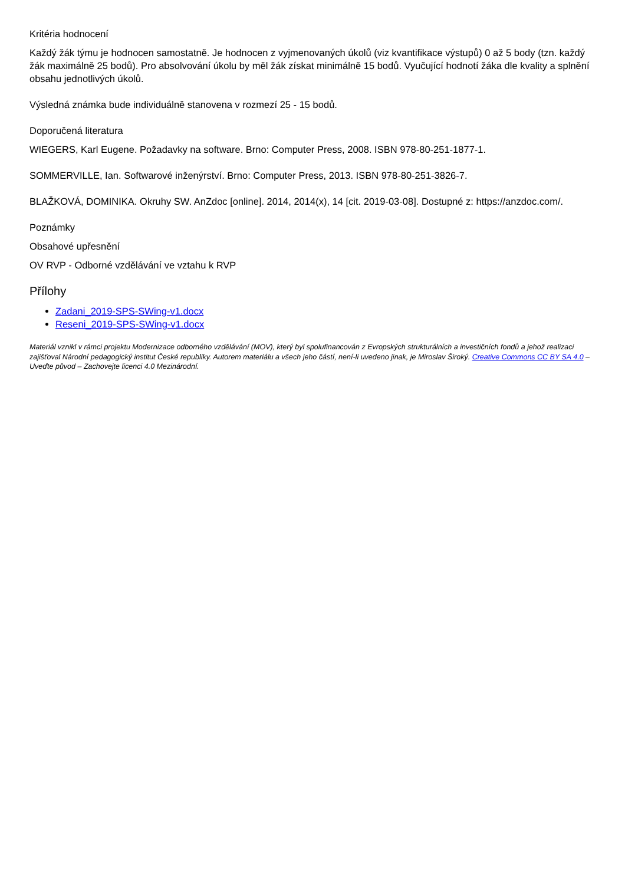Kritéria hodnocení
Každý žák týmu je hodnocen samostatně. Je hodnocen z vyjmenovaných úkolů (viz kvantifikace výstupů) 0 až 5 body (tzn. každý žák maximálně 25 bodů). Pro absolvování úkolu by měl žák získat minimálně 15 bodů. Vyučující hodnotí žáka dle kvality a splnění obsahu jednotlivých úkolů.
Výsledná známka bude individuálně stanovena v rozmezí 25 - 15 bodů.
Doporučená literatura
WIEGERS, Karl Eugene. Požadavky na software. Brno: Computer Press, 2008. ISBN 978-80-251-1877-1.
SOMMERVILLE, Ian. Softwarové inženýrství. Brno: Computer Press, 2013. ISBN 978-80-251-3826-7.
BLAŽKOVÁ, DOMINIKA. Okruhy SW. AnZdoc [online]. 2014, 2014(x), 14 [cit. 2019-03-08]. Dostupné z: https://anzdoc.com/.
Poznámky
Obsahové upřesnění
OV RVP - Odborné vzdělávání ve vztahu k RVP
Přílohy
Zadani_2019-SPS-SWing-v1.docx
Reseni_2019-SPS-SWing-v1.docx
Materiál vznikl v rámci projektu Modernizace odborného vzdělávání (MOV), který byl spolufinancován z Evropských strukturálních a investičních fondů a jehož realizaci zajišťoval Národní pedagogický institut České republiky. Autorem materiálu a všech jeho částí, není-li uvedeno jinak, je Miroslav Široký. Creative Commons CC BY SA 4.0 – Uveďte původ – Zachovejte licenci 4.0 Mezinárodní.